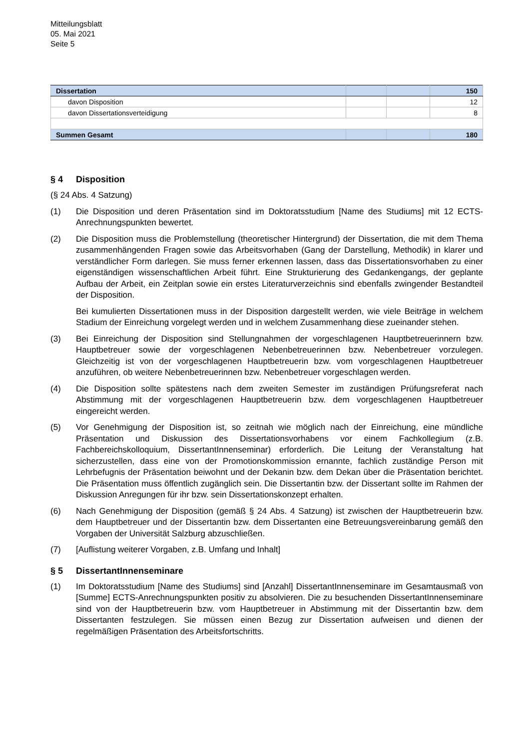Mitteilungsblatt
05. Mai 2021
Seite 5
| Dissertation | | | 150 |
| davon Disposition | | | 12 |
| davon Dissertationsverteidigung | | | 8 |
| Summen Gesamt | | | 180 |
§ 4 Disposition
(§ 24 Abs. 4 Satzung)
(1) Die Disposition und deren Präsentation sind im Doktoratsstudium [Name des Studiums] mit 12 ECTS-Anrechnungspunkten bewertet.
(2) Die Disposition muss die Problemstellung (theoretischer Hintergrund) der Dissertation, die mit dem Thema zusammenhängenden Fragen sowie das Arbeitsvorhaben (Gang der Darstellung, Methodik) in klarer und verständlicher Form darlegen. Sie muss ferner erkennen lassen, dass das Dissertationsvorhaben zu einer eigenständigen wissenschaftlichen Arbeit führt. Eine Strukturierung des Gedankengangs, der geplante Aufbau der Arbeit, ein Zeitplan sowie ein erstes Literaturverzeichnis sind ebenfalls zwingender Bestandteil der Disposition.
Bei kumulierten Dissertationen muss in der Disposition dargestellt werden, wie viele Beiträge in welchem Stadium der Einreichung vorgelegt werden und in welchem Zusammenhang diese zueinander stehen.
(3) Bei Einreichung der Disposition sind Stellungnahmen der vorgeschlagenen Hauptbetreuerinnern bzw. Hauptbetreuer sowie der vorgeschlagenen Nebenbetreuerinnen bzw. Nebenbetreuer vorzulegen. Gleichzeitig ist von der vorgeschlagenen Hauptbetreuerin bzw. vom vorgeschlagenen Hauptbetreuer anzuführen, ob weitere Nebenbetreuerinnen bzw. Nebenbetreuer vorgeschlagen werden.
(4) Die Disposition sollte spätestens nach dem zweiten Semester im zuständigen Prüfungsreferat nach Abstimmung mit der vorgeschlagenen Hauptbetreuerin bzw. dem vorgeschlagenen Hauptbetreuer eingereicht werden.
(5) Vor Genehmigung der Disposition ist, so zeitnah wie möglich nach der Einreichung, eine mündliche Präsentation und Diskussion des Dissertationsvorhabens vor einem Fachkollegium (z.B. Fachbereichskolloquium, DissertantInnenseminar) erforderlich. Die Leitung der Veranstaltung hat sicherzustellen, dass eine von der Promotionskommission ernannte, fachlich zuständige Person mit Lehrbefugnis der Präsentation beiwohnt und der Dekanin bzw. dem Dekan über die Präsentation berichtet. Die Präsentation muss öffentlich zugänglich sein. Die Dissertantin bzw. der Dissertant sollte im Rahmen der Diskussion Anregungen für ihr bzw. sein Dissertationskonzept erhalten.
(6) Nach Genehmigung der Disposition (gemäß § 24 Abs. 4 Satzung) ist zwischen der Hauptbetreuerin bzw. dem Hauptbetreuer und der Dissertantin bzw. dem Dissertanten eine Betreuungsvereinbarung gemäß den Vorgaben der Universität Salzburg abzuschließen.
(7) [Auflistung weiterer Vorgaben, z.B. Umfang und Inhalt]
§ 5 DissertantInnenseminare
(1) Im Doktoratsstudium [Name des Studiums] sind [Anzahl] DissertantInnenseminare im Gesamtausmaß von [Summe] ECTS-Anrechnungspunkten positiv zu absolvieren. Die zu besuchenden DissertantInnenseminare sind von der Hauptbetreuerin bzw. vom Hauptbetreuer in Abstimmung mit der Dissertantin bzw. dem Dissertanten festzulegen. Sie müssen einen Bezug zur Dissertation aufweisen und dienen der regelmäßigen Präsentation des Arbeitsfortschritts.